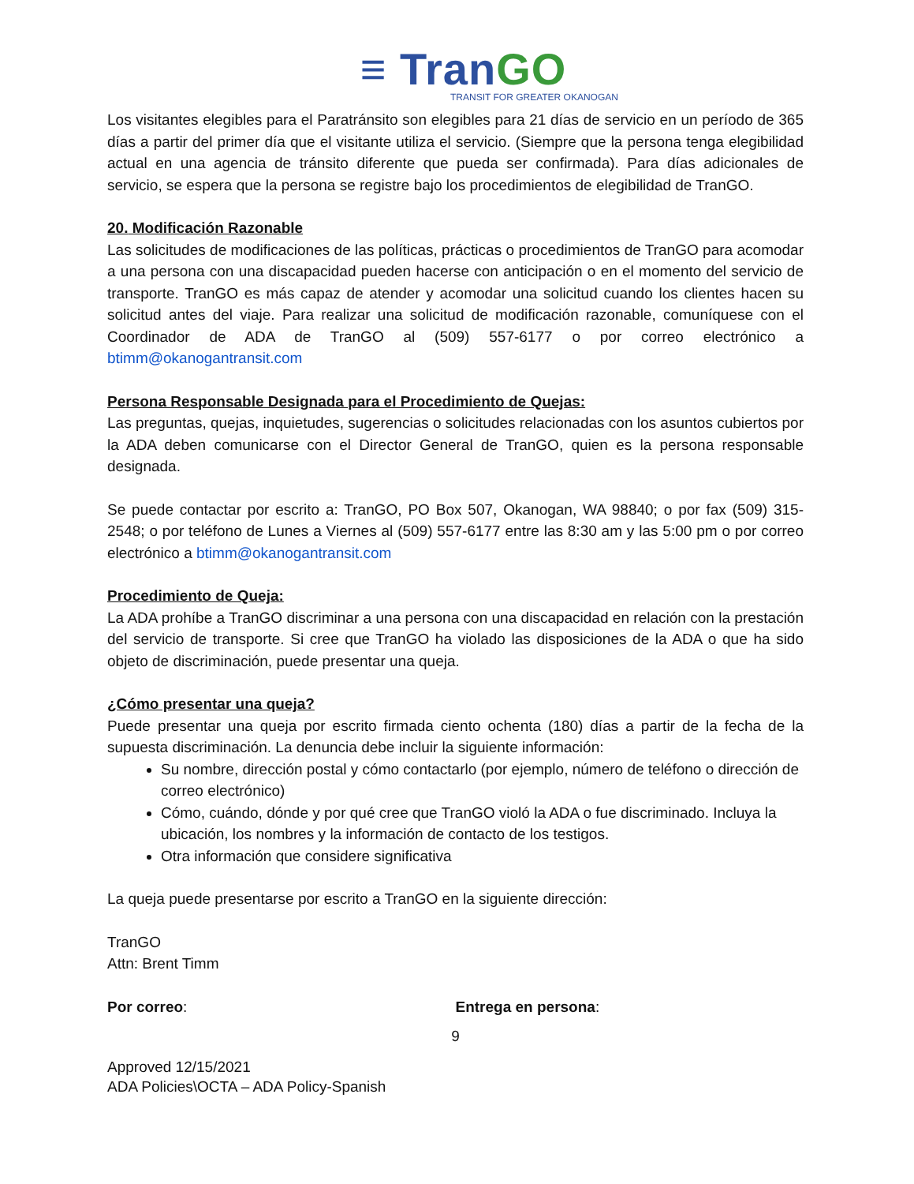≡ TranGO
TRANSIT FOR GREATER OKANOGAN
Los visitantes elegibles para el Paratránsito son elegibles para 21 días de servicio en un período de 365 días a partir del primer día que el visitante utiliza el servicio. (Siempre que la persona tenga elegibilidad actual en una agencia de tránsito diferente que pueda ser confirmada). Para días adicionales de servicio, se espera que la persona se registre bajo los procedimientos de elegibilidad de TranGO.
20. Modificación Razonable
Las solicitudes de modificaciones de las políticas, prácticas o procedimientos de TranGO para acomodar a una persona con una discapacidad pueden hacerse con anticipación o en el momento del servicio de transporte. TranGO es más capaz de atender y acomodar una solicitud cuando los clientes hacen su solicitud antes del viaje. Para realizar una solicitud de modificación razonable, comuníquese con el Coordinador de ADA de TranGO al (509) 557-6177 o por correo electrónico a btimm@okanogantransit.com
Persona Responsable Designada para el Procedimiento de Quejas:
Las preguntas, quejas, inquietudes, sugerencias o solicitudes relacionadas con los asuntos cubiertos por la ADA deben comunicarse con el Director General de TranGO, quien es la persona responsable designada.
Se puede contactar por escrito a: TranGO, PO Box 507, Okanogan, WA 98840; o por fax (509) 315-2548; o por teléfono de Lunes a Viernes al (509) 557-6177 entre las 8:30 am y las 5:00 pm o por correo electrónico a btimm@okanogantransit.com
Procedimiento de Queja:
La ADA prohíbe a TranGO discriminar a una persona con una discapacidad en relación con la prestación del servicio de transporte. Si cree que TranGO ha violado las disposiciones de la ADA o que ha sido objeto de discriminación, puede presentar una queja.
¿Cómo presentar una queja?
Puede presentar una queja por escrito firmada ciento ochenta (180) días a partir de la fecha de la supuesta discriminación. La denuncia debe incluir la siguiente información:
Su nombre, dirección postal y cómo contactarlo (por ejemplo, número de teléfono o dirección de correo electrónico)
Cómo, cuándo, dónde y por qué cree que TranGO violó la ADA o fue discriminado. Incluya la ubicación, los nombres y la información de contacto de los testigos.
Otra información que considere significativa
La queja puede presentarse por escrito a TranGO en la siguiente dirección:
TranGO
Attn: Brent Timm
Por correo: Entrega en persona:
9
Approved 12/15/2021
ADA Policies\OCTA – ADA Policy-Spanish